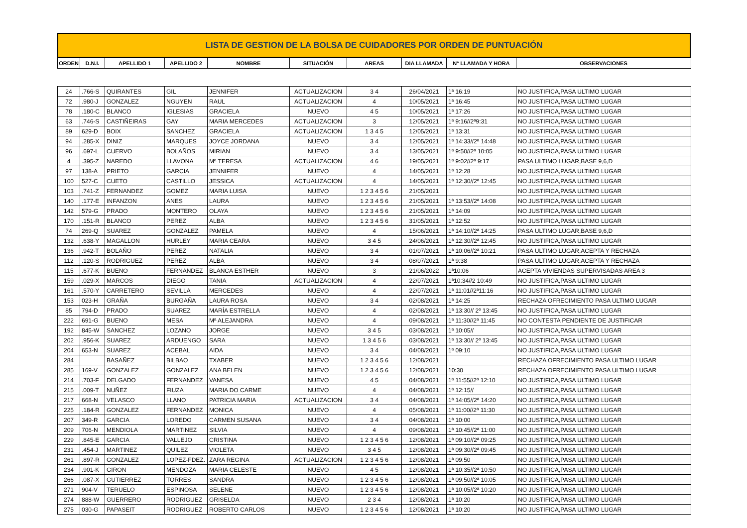LISTA DE GESTION DE LA BOLSA DE CUIDADORES POR ORDEN DE PUNTUACIÓN
| ORDEN | D.N.I. | APELLIDO 1 | APELLIDO 2 | NOMBRE | SITUACIÓN | AREAS | DIA LLAMADA | Nª LLAMADA Y HORA | OBSERVACIONES |
| --- | --- | --- | --- | --- | --- | --- | --- | --- | --- |
| 24 | .766-S | QUIRANTES | GIL | JENNIFER | ACTUALIZACION | 3 4 | 26/04/2021 | 1ª 16:19 | NO JUSTIFICA,PASA ULTIMO LUGAR |
| 72 | .980-J | GONZALEZ | NGUYEN | RAUL | ACTUALIZACION | 4 | 10/05/2021 | 1ª 16:45 | NO JUSTIFICA,PASA ULTIMO LUGAR |
| 78 | .180-C | BLANCO | IGLESIAS | GRACIELA | NUEVO | 4 5 | 10/05/2021 | 1ª 17:26 | NO JUSTIFICA,PASA ULTIMO LUGAR |
| 63 | .746-S | CASTIÑEIRAS | GAY | MARIA MERCEDES | ACTUALIZACION | 3 | 12/05/2021 | 1ª 9:16//2ª9:31 | NO JUSTIFICA,PASA ULTIMO LUGAR |
| 89 | 629-D | BOIX | SANCHEZ | GRACIELA | ACTUALIZACION | 1 3 4 5 | 12/05/2021 | 1ª 13:31 | NO JUSTIFICA,PASA ULTIMO LUGAR |
| 94 | .285-X | DINIZ | MARQUES | JOYCE JORDANA | NUEVO | 3 4 | 12/05/2021 | 1ª 14:33//2ª 14:48 | NO JUSTIFICA,PASA ULTIMO LUGAR |
| 96 | .697-L | CUERVO | BOLAÑOS | MIRIAN | NUEVO | 3 4 | 13/05/2021 | 1ª 9:50//2ª 10:05 | NO JUSTIFICA,PASA ULTIMO LUGAR |
| 4 | .395-Z | NAREDO | LLAVONA | Mª TERESA | ACTUALIZACION | 4 6 | 19/05/2021 | 1ª 9:02//2ª 9:17 | PASA ULTIMO LUGAR,BASE 9,6,D |
| 97 | 138-A | PRIETO | GARCIA | JENNIFER | NUEVO | 4 | 14/05/2021 | 1ª 12:28 | NO JUSTIFICA,PASA ULTIMO LUGAR |
| 100 | 527-C | CUETO | CASTILLO | JESSICA | ACTUALIZACION | 4 | 14/05/2021 | 1ª 12:30//2ª 12:45 | NO JUSTIFICA,PASA ULTIMO LUGAR |
| 103 | .741-Z | FERNANDEZ | GOMEZ | MARIA LUISA | NUEVO | 1 2 3 4 5 6 | 21/05/2021 | | NO JUSTIFICA,PASA ULTIMO LUGAR |
| 140 | .177-E | INFANZON | ANES | LAURA | NUEVO | 1 2 3 4 5 6 | 21/05/2021 | 1ª 13:53//2ª 14:08 | NO JUSTIFICA,PASA ULTIMO LUGAR |
| 142 | 579-G | PRADO | MONTERO | OLAYA | NUEVO | 1 2 3 4 5 6 | 21/05/2021 | 1ª 14:09 | NO JUSTIFICA,PASA ULTIMO LUGAR |
| 170 | .151-R | BLANCO | PEREZ | ALBA | NUEVO | 1 2 3 4 5 6 | 31/05/2021 | 1ª 12:52 | NO JUSTIFICA,PASA ULTIMO LUGAR |
| 74 | 269-Q | SUAREZ | GONZALEZ | PAMELA | NUEVO | 4 | 15/06/2021 | 1ª 14:10//2ª 14:25 | PASA ULTIMO LUGAR,BASE 9,6,D |
| 132 | .638-Y | MAGALLON | HURLEY | MARIA CEARA | NUEVO | 3 4 5 | 24/06/2021 | 1ª 12:30//2ª 12:45 | NO JUSTIFICA,PASA ULTIMO LUGAR |
| 136 | .942-T | BOLAÑO | PEREZ | NATALIA | NUEVO | 3 4 | 01/07/2021 | 1ª 10:06//2ª 10:21 | PASA ULTIMO LUGAR,ACEPTA Y RECHAZA |
| 112 | .120-S | RODRIGUEZ | PEREZ | ALBA | NUEVO | 3 4 | 08/07/2021 | 1ª 9:38 | PASA ULTIMO LUGAR,ACEPTA Y RECHAZA |
| 115 | .677-K | BUENO | FERNANDEZ | BLANCA ESTHER | NUEVO | 3 | 21/06/2022 | 1ª10:06 | ACEPTA VIVIENDAS SUPERVISADAS AREA 3 |
| 159 | .029-X | MARCOS | DIEGO | TANIA | ACTUALIZACION | 4 | 22/07/2021 | 1ª10:34//2 10:49 | NO JUSTIFICA,PASA ULTIMO LUGAR |
| 161 | .570-Y | CARRETERO | SEVILLA | MERCEDES | NUEVO | 4 | 22/07/2021 | 1ª 11:01//2ª11:16 | NO JUSTIFICA,PASA ULTIMO LUGAR |
| 153 | 023-H | GRAÑA | BURGAÑA | LAURA ROSA | NUEVO | 3 4 | 02/08/2021 | 1ª 14:25 | RECHAZA OFRECIMIENTO PASA ULTIMO LUGAR |
| 85 | 794-D | PRADO | SUAREZ | MARÍA ESTRELLA | NUEVO | 4 | 02/08/2021 | 1ª 13:30// 2º 13:45 | NO JUSTIFICA,PASA ULTIMO LUGAR |
| 222 | 691-G | BUENO | MESA | Mª ALEJANDRA | NUEVO | 4 | 09/08/2021 | 1ª 11:30//2ª 11:45 | NO CONTESTA PENDIENTE DE JUSTIFICAR |
| 192 | 845-W | SANCHEZ | LOZANO | JORGE | NUEVO | 3 4 5 | 03/08/2021 | 1ª 10:05// | NO JUSTIFICA,PASA ULTIMO LUGAR |
| 202 | .956-K | SUAREZ | ARDUENGO | SARA | NUEVO | 1 3 4 5 6 | 03/08/2021 | 1ª 13:30// 2º 13:45 | NO JUSTIFICA,PASA ULTIMO LUGAR |
| 204 | 653-N | SUAREZ | ACEBAL | AIDA | NUEVO | 3 4 | 04/08/2021 | 1ª 09:10 | NO JUSTIFICA,PASA ULTIMO LUGAR |
| 284 | | BASAÑEZ | BILBAO | TXABER | NUEVO | 1 2 3 4 5 6 | 12/08/2021 | | RECHAZA OFRECIMIENTO PASA ULTIMO LUGAR |
| 285 | 169-V | GONZALEZ | GONZALEZ | ANA BELEN | NUEVO | 1 2 3 4 5 6 | 12/08/2021 | 10:30 | RECHAZA OFRECIMIENTO PASA ULTIMO LUGAR |
| 214 | .703-F | DELGADO | FERNANDEZ | VANESA | NUEVO | 4 5 | 04/08/2021 | 1ª 11:55//2ª 12:10 | NO JUSTIFICA,PASA ULTIMO LUGAR |
| 215 | .009-T | NUÑEZ | FIUZA | MARIA DO CARME | NUEVO | 4 | 04/08/2021 | 1ª 12:15// | NO JUSTIFICA,PASA ULTIMO LUGAR |
| 217 | 668-N | VELASCO | LLANO | PATRICIA MARIA | ACTUALIZACION | 3 4 | 04/08/2021 | 1ª 14:05//2ª 14:20 | NO JUSTIFICA,PASA ULTIMO LUGAR |
| 225 | .184-R | GONZALEZ | FERNANDEZ | MONICA | NUEVO | 4 | 05/08/2021 | 1ª 11:00//2ª 11:30 | NO JUSTIFICA,PASA ULTIMO LUGAR |
| 207 | 349-R | GARCIA | LOREDO | CARMEN SUSANA | NUEVO | 3 4 | 04/08/2021 | 1ª 10:00 | NO JUSTIFICA,PASA ULTIMO LUGAR |
| 209 | 706-N | MENDIOLA | MARTINEZ | SILVIA | NUEVO | 4 | 09/08/2021 | 1ª 10:45//2ª 11:00 | NO JUSTIFICA,PASA ULTIMO LUGAR |
| 229 | .845-E | GARCIA | VALLEJO | CRISTINA | NUEVO | 1 2 3 4 5 6 | 12/08/2021 | 1ª 09:10//2ª 09:25 | NO JUSTIFICA,PASA ULTIMO LUGAR |
| 231 | .454-J | MARTINEZ | QUILEZ | VIOLETA | NUEVO | 3 4 5 | 12/08/2021 | 1ª 09:30//2ª 09:45 | NO JUSTIFICA,PASA ULTIMO LUGAR |
| 261 | .897-R | GONZALEZ | LOPEZ-FDEZ. | ZARA REGINA | ACTUALIZACION | 1 2 3 4 5 6 | 12/08/2021 | 1ª 09:50 | NO JUSTIFICA,PASA ULTIMO LUGAR |
| 234 | .901-K | GIRON | MENDOZA | MARIA CELESTE | NUEVO | 4 5 | 12/08/2021 | 1ª 10:35//2ª 10:50 | NO JUSTIFICA,PASA ULTIMO LUGAR |
| 266 | .087-X | GUTIERREZ | TORRES | SANDRA | NUEVO | 1 2 3 4 5 6 | 12/08/2021 | 1ª 09:50//2ª 10:05 | NO JUSTIFICA,PASA ULTIMO LUGAR |
| 271 | 904-V | TERUELO | ESPINOSA | SELENE | NUEVO | 1 2 3 4 5 6 | 12/08/2021 | 1ª 10:05//2ª 10:20 | NO JUSTIFICA,PASA ULTIMO LUGAR |
| 274 | 888-W | GUERRERO | RODRIGUEZ | GRISELDA | NUEVO | 2 3 4 | 12/08/2021 | 1ª 10:20 | NO JUSTIFICA,PASA ULTIMO LUGAR |
| 275 | 030-G | PAPASEIT | RODRIGUEZ | ROBERTO CARLOS | NUEVO | 1 2 3 4 5 6 | 12/08/2021 | 1ª 10:20 | NO JUSTIFICA,PASA ULTIMO LUGAR |